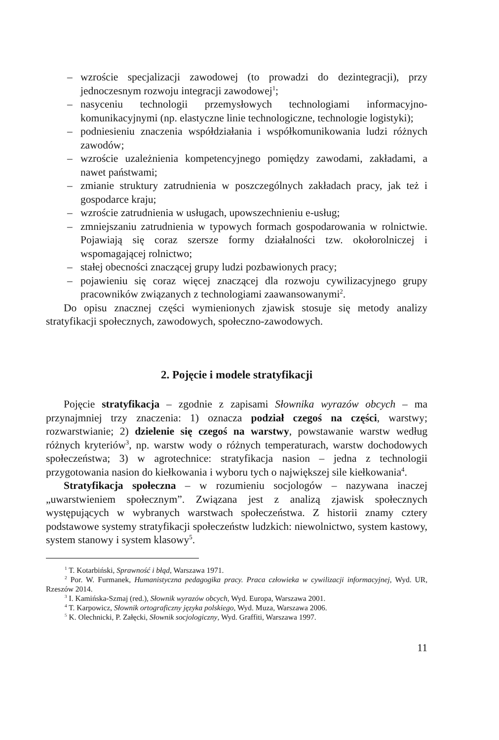– wzroście specjalizacji zawodowej (to prowadzi do dezintegracji), przy jednoczesnym rozwoju integracji zawodowej<sup>1</sup>;
– nasyceniu technologii przemysłowych technologiami informacyjno-komunikacyjnymi (np. elastyczne linie technologiczne, technologie logistyki);
– podniesieniu znaczenia współdziałania i współkomunikowania ludzi różnych zawodów;
– wzroście uzależnienia kompetencyjnego pomiędzy zawodami, zakładami, a nawet państwami;
– zmianie struktury zatrudnienia w poszczególnych zakładach pracy, jak też i gospodarce kraju;
– wzroście zatrudnienia w usługach, upowszechnieniu e-usług;
– zmniejszaniu zatrudnienia w typowych formach gospodarowania w rolnictwie. Pojawiają się coraz szersze formy działalności tzw. okołorolniczej i wspomagającej rolnictwo;
– stałej obecności znaczącej grupy ludzi pozbawionych pracy;
– pojawieniu się coraz więcej znaczącej dla rozwoju cywilizacyjnego grupy pracowników związanych z technologiami zaawansowanymi<sup>2</sup>.
Do opisu znacznej części wymienionych zjawisk stosuje się metody analizy stratyfikacji społecznych, zawodowych, społeczno-zawodowych.
2. Pojęcie i modele stratyfikacji
Pojęcie stratyfikacja – zgodnie z zapisami Słownika wyrazów obcych – ma przynajmniej trzy znaczenia: 1) oznacza podział czegoś na części, warstwy; rozwarstwianie; 2) dzielenie się czegoś na warstwy, powstawanie warstw według różnych kryteriów<sup>3</sup>, np. warstw wody o różnych temperaturach, warstw dochodowych społeczeństwa; 3) w agrotechnice: stratyfikacja nasion – jedna z technologii przygotowania nasion do kiełkowania i wyboru tych o największej sile kiełkowania<sup>4</sup>.
Stratyfikacja społeczna – w rozumieniu socjologów – nazywana inaczej „uwarstwieniem społecznym”. Związana jest z analizą zjawisk społecznych występujących w wybranych warstwach społeczeństwa. Z historii znamy cztery podstawowe systemy stratyfikacji społeczeństw ludzkich: niewolnictwo, system kastowy, system stanowy i system klasowy<sup>5</sup>.
<sup>1</sup> T. Kotarbiński, Sprawność i błąd, Warszawa 1971.
<sup>2</sup> Por. W. Furmanek, Humanistyczna pedagogika pracy. Praca człowieka w cywilizacji informacyjnej, Wyd. UR, Rzeszów 2014.
<sup>3</sup> I. Kamińska-Szmaj (red.), Słownik wyrazów obcych, Wyd. Europa, Warszawa 2001.
<sup>4</sup> T. Karpowicz, Słownik ortograficzny języka polskiego, Wyd. Muza, Warszawa 2006.
<sup>5</sup> K. Olechnicki, P. Załęcki, Słownik socjologiczny, Wyd. Graffiti, Warszawa 1997.
11